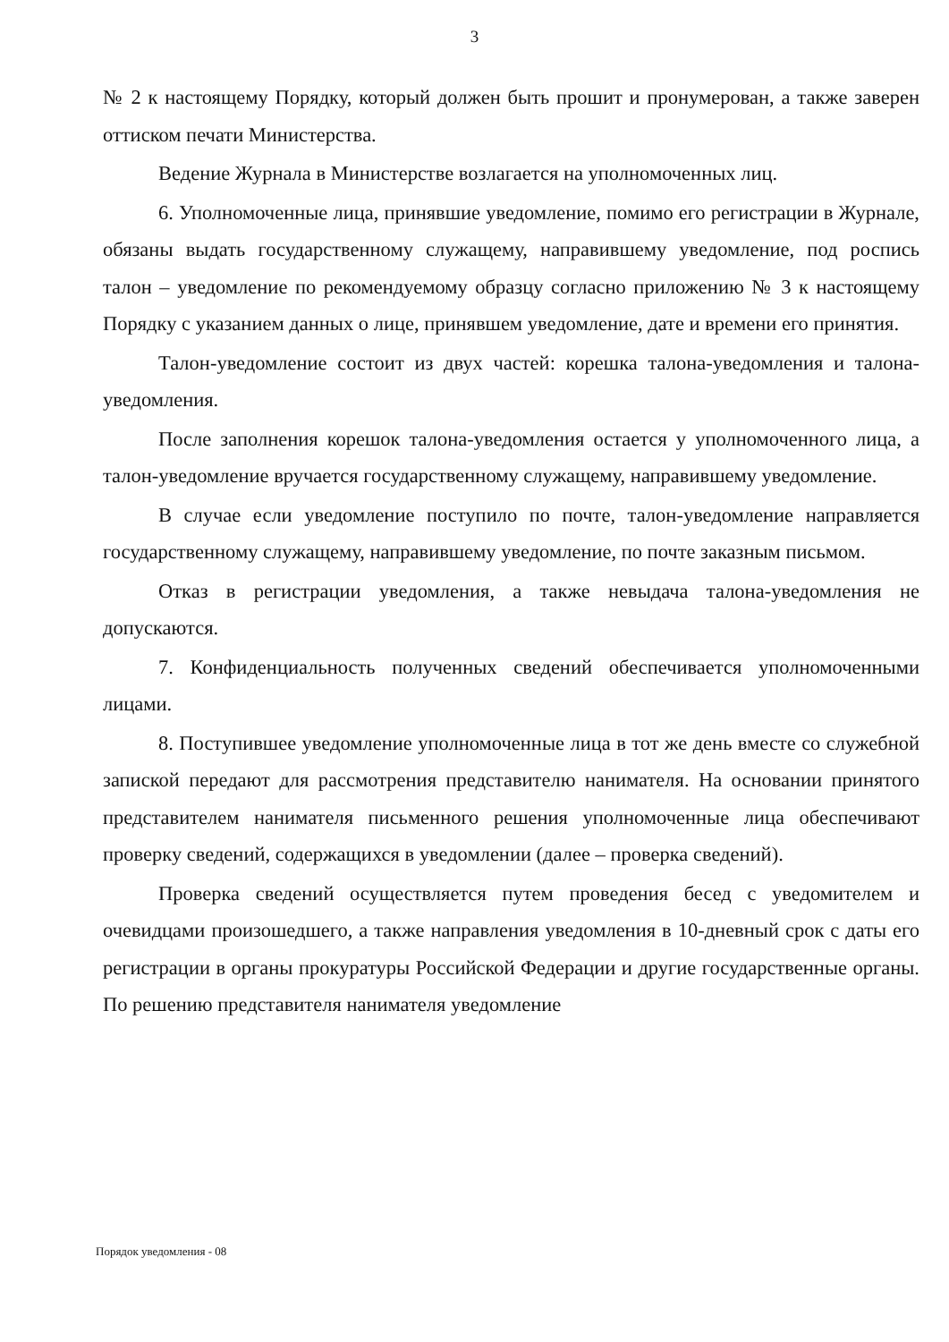3
№ 2 к настоящему Порядку, который должен быть прошит и пронумерован, а также заверен оттиском печати Министерства.
Ведение Журнала в Министерстве возлагается на уполномоченных лиц.
6. Уполномоченные лица, принявшие уведомление, помимо его регистрации в Журнале, обязаны выдать государственному служащему, направившему уведомление, под роспись талон – уведомление по рекомендуемому образцу согласно приложению № 3 к настоящему Порядку с указанием данных о лице, принявшем уведомление, дате и времени его принятия.
Талон-уведомление состоит из двух частей: корешка талона-уведомления и талона-уведомления.
После заполнения корешок талона-уведомления остается у уполномоченного лица, а талон-уведомление вручается государственному служащему, направившему уведомление.
В случае если уведомление поступило по почте, талон-уведомление направляется государственному служащему, направившему уведомление, по почте заказным письмом.
Отказ в регистрации уведомления, а также невыдача талона-уведомления не допускаются.
7. Конфиденциальность полученных сведений обеспечивается уполномоченными лицами.
8. Поступившее уведомление уполномоченные лица в тот же день вместе со служебной запиской передают для рассмотрения представителю нанимателя. На основании принятого представителем нанимателя письменного решения уполномоченные лица обеспечивают проверку сведений, содержащихся в уведомлении (далее – проверка сведений).
Проверка сведений осуществляется путем проведения бесед с уведомителем и очевидцами произошедшего, а также направления уведомления в 10-дневный срок с даты его регистрации в органы прокуратуры Российской Федерации и другие государственные органы. По решению представителя нанимателя уведомление
Порядок уведомления - 08